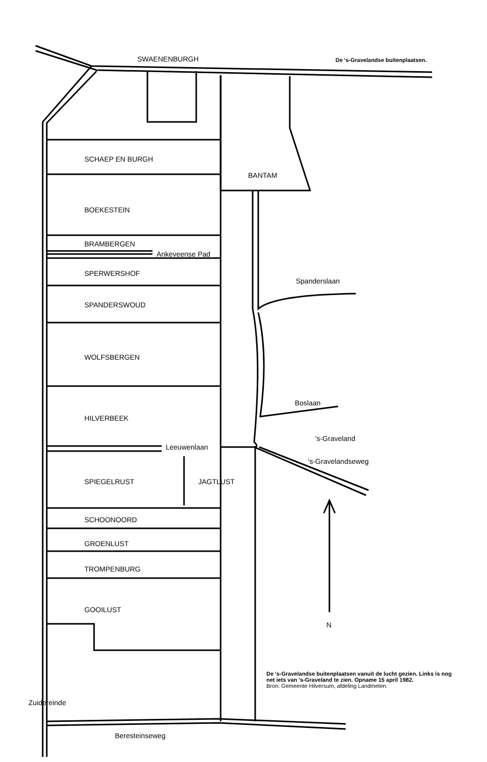SWAENENBURGH De 's-Gravelandse buitenplaatsen.
SCHAEP EN BURGH
BANTAM
BOEKESTEIN
BRAMBERGEN
Ankeveense Pad
SPERWERSHOF
SPANDERSWOUD
Spanderslaan
WOLFSBERGEN
Boslaan
HILVERBEEK
's-Graveland
Leeuwenlaan
's-Gravelandseweg
SPIEGELRUST JAGTLUST
SCHOONOORD
GROENLUST
TROMPENBURG
GOOILUST
N
Zuidereinde
De 's-Gravelandse buitenplaatsen vanuit de lucht gezien. Links is nog net iets van 's-Graveland te zien. Opname 15 april 1982.
Bron: Gemeente Hilversum, afdeling Landmeten.
Beresteinseweg